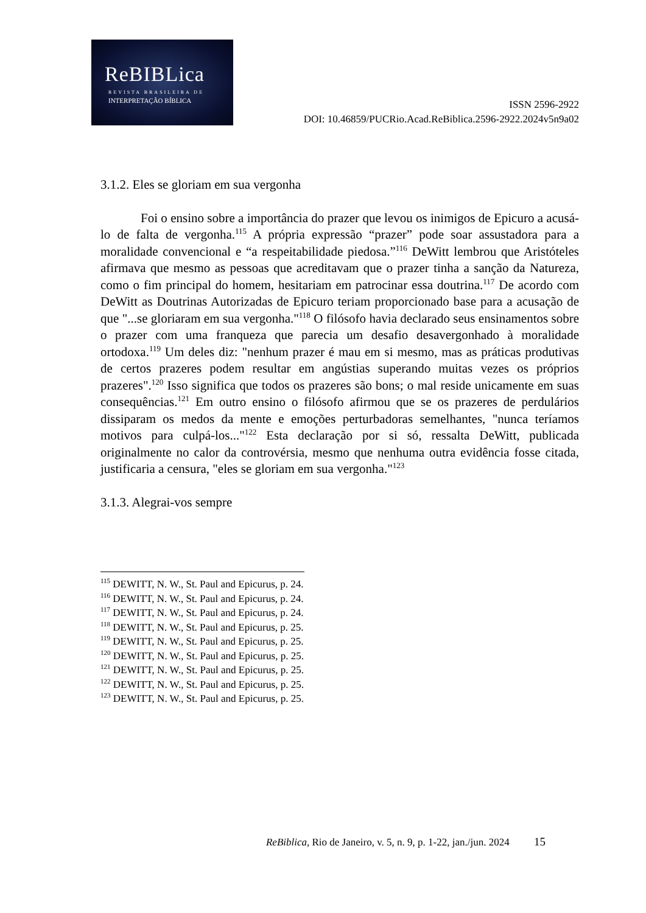ReBIBLica
REVISTA BRASILEIRA DE
INTERPRETAÇÃO BÍBLICA
ISSN 2596-2922
DOI: 10.46859/PUCRio.Acad.ReBiblica.2596-2922.2024v5n9a02
3.1.2. Eles se gloriam em sua vergonha
Foi o ensino sobre a importância do prazer que levou os inimigos de Epicuro a acusá-lo de falta de vergonha.<sup>115</sup> A própria expressão “prazer” pode soar assustadora para a moralidade convencional e “a respeitabilidade piedosa.”<sup>116</sup> DeWitt lembrou que Aristóteles afirmava que mesmo as pessoas que acreditavam que o prazer tinha a sanção da Natureza, como o fim principal do homem, hesitariam em patrocinar essa doutrina.<sup>117</sup> De acordo com DeWitt as Doutrinas Autorizadas de Epicuro teriam proporcionado base para a acusação de que "...se gloriaram em sua vergonha."<sup>118</sup> O filósofo havia declarado seus ensinamentos sobre o prazer com uma franqueza que parecia um desafio desavergonhado à moralidade ortodoxa.<sup>119</sup> Um deles diz: "nenhum prazer é mau em si mesmo, mas as práticas produtivas de certos prazeres podem resultar em angústias superando muitas vezes os próprios prazeres".<sup>120</sup> Isso significa que todos os prazeres são bons; o mal reside unicamente em suas consequências.<sup>121</sup> Em outro ensino o filósofo afirmou que se os prazeres de perdulários dissiparam os medos da mente e emoções perturbadoras semelhantes, "nunca teríamos motivos para culpá-los..."<sup>122</sup> Esta declaração por si só, ressalta DeWitt, publicada originalmente no calor da controvérsia, mesmo que nenhuma outra evidência fosse citada, justificaria a censura, "eles se gloriam em sua vergonha."<sup>123</sup>
3.1.3. Alegrai-vos sempre
<sup>115</sup> DEWITT, N. W., St. Paul and Epicurus, p. 24.
<sup>116</sup> DEWITT, N. W., St. Paul and Epicurus, p. 24.
<sup>117</sup> DEWITT, N. W., St. Paul and Epicurus, p. 24.
<sup>118</sup> DEWITT, N. W., St. Paul and Epicurus, p. 25.
<sup>119</sup> DEWITT, N. W., St. Paul and Epicurus, p. 25.
<sup>120</sup> DEWITT, N. W., St. Paul and Epicurus, p. 25.
<sup>121</sup> DEWITT, N. W., St. Paul and Epicurus, p. 25.
<sup>122</sup> DEWITT, N. W., St. Paul and Epicurus, p. 25.
<sup>123</sup> DEWITT, N. W., St. Paul and Epicurus, p. 25.
ReBiblica, Rio de Janeiro, v. 5, n. 9, p. 1-22, jan./jun. 2024 15